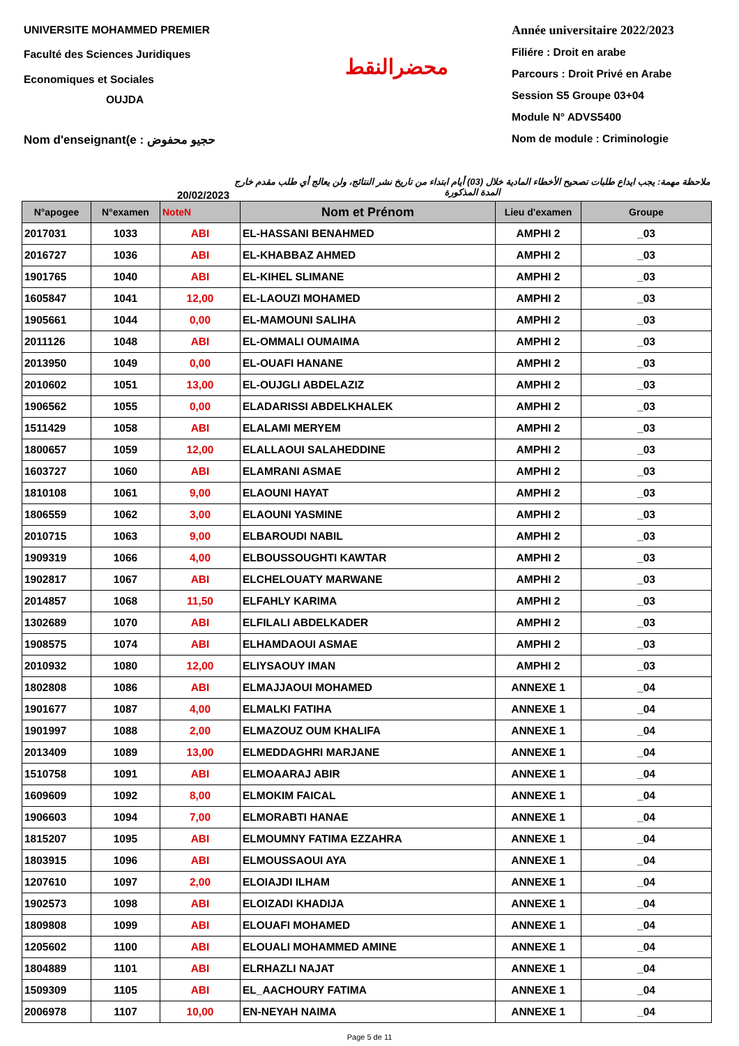UNIVERSITE MOHAMMED PREMIER
Faculté des Sciences Juridiques
Economiques et Sociales
OUJDA
Nom d'enseignant(e : حجيو محفوض
محضرالنقط
Année universitaire 2022/2023
Filiére : Droit en arabe
Parcours : Droit Privé en Arabe
Session S5 Groupe 03+04
Module N° ADVS5400
Nom de module : Criminologie
20/02/2023
ملاحظة مهمة: يجب ايداع طلبات تصحيح الأخطاء المادية خلال (03) أيام ابتداء من تاريخ نشر النتائج، ولن يعالج أي طلب مقدم خارج المدة المذكورة
| N°apogee | N°examen | NoteN | Nom et Prénom | Lieu d'examen | Groupe |
| --- | --- | --- | --- | --- | --- |
| 2017031 | 1033 | ABI | EL-HASSANI BENAHMED | AMPHI 2 | _03 |
| 2016727 | 1036 | ABI | EL-KHABBAZ AHMED | AMPHI 2 | _03 |
| 1901765 | 1040 | ABI | EL-KIHEL SLIMANE | AMPHI 2 | _03 |
| 1605847 | 1041 | 12,00 | EL-LAOUZI MOHAMED | AMPHI 2 | _03 |
| 1905661 | 1044 | 0,00 | EL-MAMOUNI SALIHA | AMPHI 2 | _03 |
| 2011126 | 1048 | ABI | EL-OMMALI OUMAIMA | AMPHI 2 | _03 |
| 2013950 | 1049 | 0,00 | EL-OUAFI HANANE | AMPHI 2 | _03 |
| 2010602 | 1051 | 13,00 | EL-OUJGLI ABDELAZIZ | AMPHI 2 | _03 |
| 1906562 | 1055 | 0,00 | ELADARISSI ABDELKHALEK | AMPHI 2 | _03 |
| 1511429 | 1058 | ABI | ELALAMI MERYEM | AMPHI 2 | _03 |
| 1800657 | 1059 | 12,00 | ELALLAOUI SALAHEDDINE | AMPHI 2 | _03 |
| 1603727 | 1060 | ABI | ELAMRANI ASMAE | AMPHI 2 | _03 |
| 1810108 | 1061 | 9,00 | ELAOUNI HAYAT | AMPHI 2 | _03 |
| 1806559 | 1062 | 3,00 | ELAOUNI YASMINE | AMPHI 2 | _03 |
| 2010715 | 1063 | 9,00 | ELBAROUDI NABIL | AMPHI 2 | _03 |
| 1909319 | 1066 | 4,00 | ELBOUSSOUGHTI KAWTAR | AMPHI 2 | _03 |
| 1902817 | 1067 | ABI | ELCHELOUATY MARWANE | AMPHI 2 | _03 |
| 2014857 | 1068 | 11,50 | ELFAHLY KARIMA | AMPHI 2 | _03 |
| 1302689 | 1070 | ABI | ELFILALI ABDELKADER | AMPHI 2 | _03 |
| 1908575 | 1074 | ABI | ELHAMDAOUI ASMAE | AMPHI 2 | _03 |
| 2010932 | 1080 | 12,00 | ELIYSAOUY IMAN | AMPHI 2 | _03 |
| 1802808 | 1086 | ABI | ELMAJJAOUI MOHAMED | ANNEXE 1 | _04 |
| 1901677 | 1087 | 4,00 | ELMALKI FATIHA | ANNEXE 1 | _04 |
| 1901997 | 1088 | 2,00 | ELMAZOUZ OUM KHALIFA | ANNEXE 1 | _04 |
| 2013409 | 1089 | 13,00 | ELMEDDAGHRI MARJANE | ANNEXE 1 | _04 |
| 1510758 | 1091 | ABI | ELMOAARAJ ABIR | ANNEXE 1 | _04 |
| 1609609 | 1092 | 8,00 | ELMOKIM FAICAL | ANNEXE 1 | _04 |
| 1906603 | 1094 | 7,00 | ELMORABTI HANAE | ANNEXE 1 | _04 |
| 1815207 | 1095 | ABI | ELMOUMNY FATIMA EZZAHRA | ANNEXE 1 | _04 |
| 1803915 | 1096 | ABI | ELMOUSSAOUI AYA | ANNEXE 1 | _04 |
| 1207610 | 1097 | 2,00 | ELOIAJDI ILHAM | ANNEXE 1 | _04 |
| 1902573 | 1098 | ABI | ELOIZADI KHADIJA | ANNEXE 1 | _04 |
| 1809808 | 1099 | ABI | ELOUAFI MOHAMED | ANNEXE 1 | _04 |
| 1205602 | 1100 | ABI | ELOUALI MOHAMMED AMINE | ANNEXE 1 | _04 |
| 1804889 | 1101 | ABI | ELRHAZLI NAJAT | ANNEXE 1 | _04 |
| 1509309 | 1105 | ABI | EL_AACHOURY FATIMA | ANNEXE 1 | _04 |
| 2006978 | 1107 | 10,00 | EN-NEYAH NAIMA | ANNEXE 1 | _04 |
Page 5 de 11